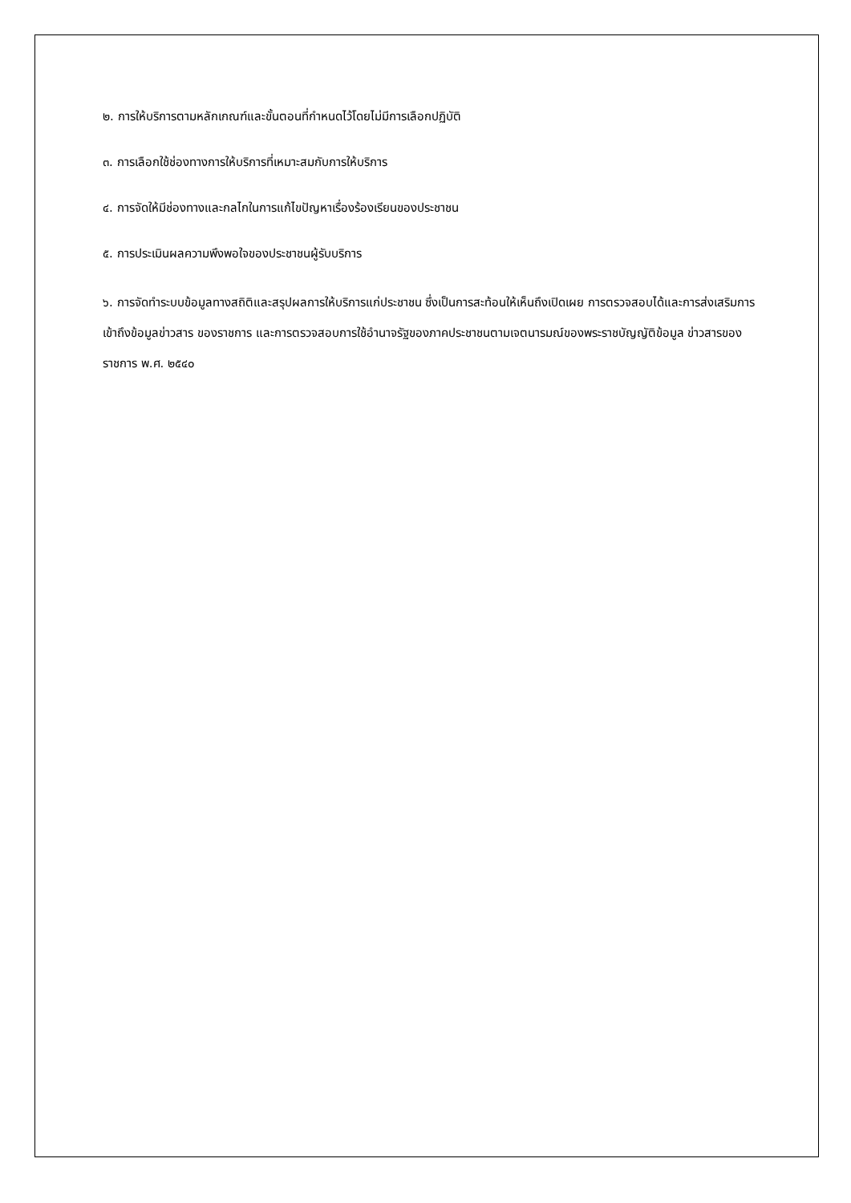๒. การให้บริการตามหลักเกณฑ์และขั้นตอนที่กำหนดไว้โดยไม่มีการเลือกปฏิบัติ
๓. การเลือกใช้ช่องทางการให้บริการที่เหมาะสมกับการให้บริการ
๔. การจัดให้มีช่องทางและกลไกในการแก้ไขปัญหาเรื่องร้องเรียนของประชาชน
๕. การประเมินผลความพึงพอใจของประชาชนผู้รับบริการ
๖. การจัดทำระบบข้อมูลทางสถิติและสรุปผลการให้บริการแก่ประชาชน ซึ่งเป็นการสะท้อนให้เห็นถึงเปิดเผย การตรวจสอบได้และการส่งเสริมการเข้าถึงข้อมูลข่าวสาร ของราชการ และการตรวจสอบการใช้อำนาจรัฐของภาคประชาชนตามเจตนารมณ์ของพระราชบัญญัติข้อมูล ข่าวสารของราชการ พ.ศ. ๒๕๔๐